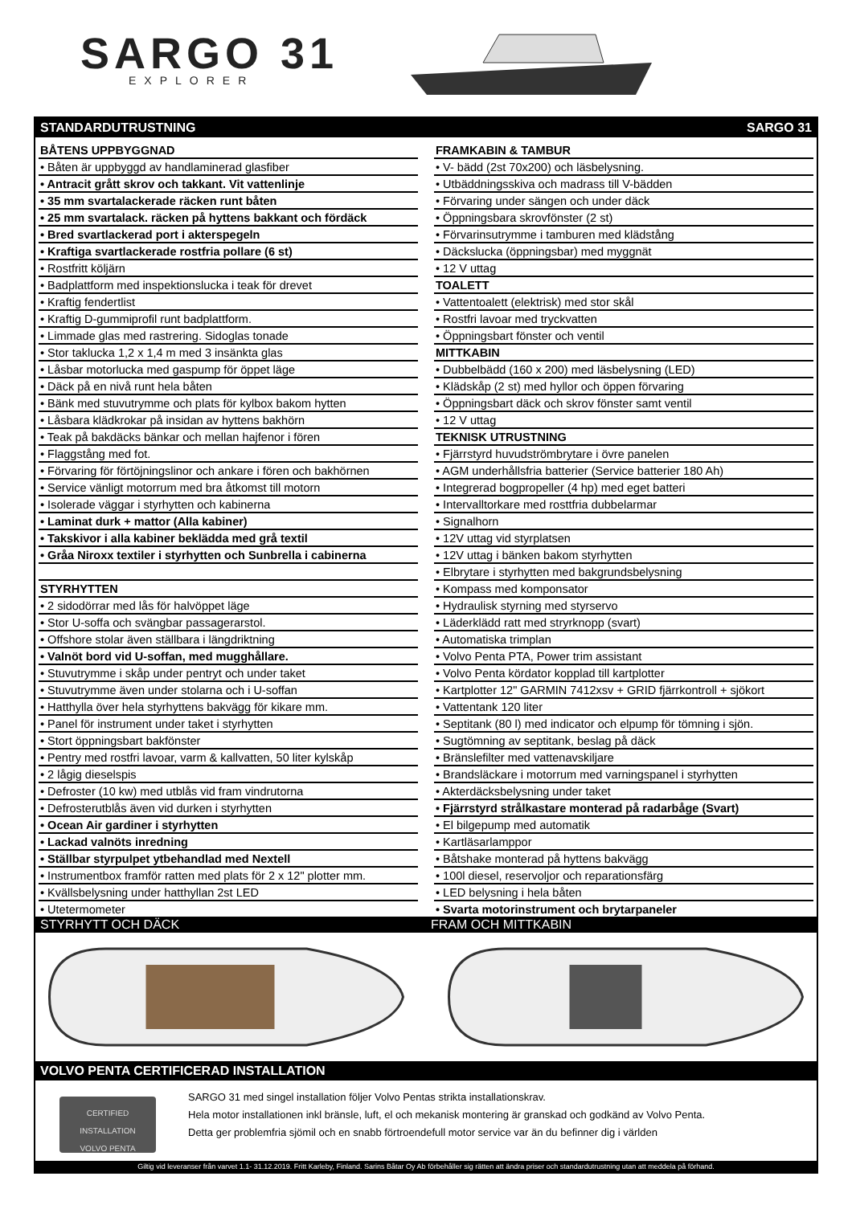SARGO 31
EXPLORER
STANDARDUTRUSTNING SARGO 31
| BÅTENS UPPBYGGNAD |
| • Båten är uppbyggd av handlaminerad glasfiber |
| • Antracit grått skrov och takkant. Vit vattenlinje |
| • 35 mm svartalackerade räcken runt båten |
| • 25 mm svartalack. räcken på hyttens bakkant och fördäck |
| • Bred svartlackerad port i akterspegeln |
| • Kraftiga svartlackerade rostfria pollare (6 st) |
| • Rostfritt köljärn |
| • Badplattform med inspektionslucka i teak för drevet |
| • Kraftig fendertlist |
| • Kraftig D-gummiprofil runt badplattform. |
| • Limmade glas med rastrering. Sidoglas tonade |
| • Stor taklucka 1,2 x 1,4 m med 3 insänkta glas |
| • Låsbar motorlucka med gaspump för öppet läge |
| • Däck på en nivå runt hela båten |
| • Bänk med stuvutrymme och plats för kylbox bakom hytten |
| • Låsbara klädkrokar på insidan av hyttens bakhörn |
| • Teak på bakdäcks bänkar och mellan hajfenor i fören |
| • Flaggstång med fot. |
| • Förvaring för förtöjningslinor och ankare i fören och bakhörnen |
| • Service vänligt motorrum med bra åtkomst till motorn |
| • Isolerade väggar i styrhytten och kabinerna |
| • Laminat durk + mattor (Alla kabiner) |
| • Takskivor i alla kabiner beklädda med grå textil |
| • Gråa Niroxx textiler i styrhytten och Sunbrella i cabinerna |
| STYRHYTTEN |
| • 2 sidodörrar med lås för halvöppet läge |
| • Stor U-soffa och svängbar passagerarstol. |
| • Offshore stolar även ställbara i längdriktning |
| • Valnöt bord vid U-soffan, med mugghållare. |
| • Stuvutrymme i skåp under pentryt och under taket |
| • Stuvutrymme även under stolarna och i U-soffan |
| • Hatthylla över hela styrhyttens bakvägg för kikare mm. |
| • Panel för instrument under taket i styrhytten |
| • Stort öppningsbart bakfönster |
| • Pentry med rostfri lavoar, varm & kallvatten, 50 liter kylskåp |
| • 2 lågig dieselspis |
| • Defroster (10 kw) med utblås vid fram vindrutorna |
| • Defrosterutblås även vid durken i styrhytten |
| • Ocean Air gardiner i styrhytten |
| • Lackad valnöts inredning |
| • Ställbar styrpulpet ytbehandlad med Nextell |
| • Instrumentbox framför ratten med plats för 2 x 12" plotter mm. |
| • Kvällsbelysning under hatthyllan 2st LED |
| • Utetermometer |
| FRAMKABIN & TAMBUR |
| • V- bädd (2st 70x200) och läsbelysning. |
| • Utbäddningsskiva och madrass till V-bädden |
| • Förvaring under sängen och under däck |
| • Öppningsbara skrovfönster (2 st) |
| • Förvarinsutrymme i tamburen med klädstång |
| • Däckslucka (öppningsbar) med myggnät |
| • 12 V uttag |
| TOALETT |
| • Vattentoalett (elektrisk) med stor skål |
| • Rostfri lavoar med tryckvatten |
| • Öppningsbart fönster och ventil |
| MITTKABIN |
| • Dubbelbädd (160 x 200) med läsbelysning (LED) |
| • Klädskåp (2 st) med hyllor och öppen förvaring |
| • Öppningsbart däck och skrov fönster samt ventil |
| • 12 V uttag |
| TEKNISK UTRUSTNING |
| • Fjärrstyrd huvudströmbrytare i övre panelen |
| • AGM underhållsfria batterier (Service batterier 180 Ah) |
| • Integrerad bogpropeller (4 hp) med eget batteri |
| • Intervalltorkare med rosttfria dubbelarmar |
| • Signalhorn |
| • 12V uttag vid styrplatsen |
| • 12V uttag i bänken bakom styrhytten |
| • Elbrytare i styrhytten med bakgrundsbelysning |
| • Kompass med komponsator |
| • Hydraulisk styrning med styrservo |
| • Läderklädd ratt med stryrknopp (svart) |
| • Automatiska trimplan |
| • Volvo Penta PTA, Power trim assistant |
| • Volvo Penta kördator kopplad till kartplotter |
| • Kartplotter 12" GARMIN 7412xsv + GRID fjärrkontroll + sjökort |
| • Vattentank 120 liter |
| • Septitank (80 l) med indicator och elpump för tömning i sjön. |
| • Sugtömning av septitank, beslag på däck |
| • Bränslefilter med vattenavskiljare |
| • Brandsläckare i motorrum med varningspanel i styrhytten |
| • Akterdäcksbelysning under taket |
| • Fjärrstyrd strålkastare monterad på radarbåge (Svart) |
| • El bilgepump med automatik |
| • Kartläsarlamppor |
| • Båtshake monterad på hyttens bakvägg |
| • 100l diesel, reservoljor och reparationsfärg |
| • LED belysning i hela båten |
| • Svarta motorinstrument och brytarpaneler |
STYRHYTT OCH DÄCK FRAM OCH MITTKABIN
VOLVO PENTA CERTIFICERAD INSTALLATION
CERTIFIED INSTALLATION
VOLVO PENTA
SARGO 31 med singel installation följer Volvo Pentas strikta installationskrav.
Hela motor installationen inkl bränsle, luft, el och mekanisk montering är granskad och godkänd av Volvo Penta.
Detta ger problemfria sjömil och en snabb förtroendefull motor service var än du befinner dig i världen
Giltig vid leveranser från varvet 1.1- 31.12.2019. Fritt Karleby, Finland. Sarins Båtar Oy Ab förbehåller sig rätten att ändra priser och standardutrustning utan att meddela på förhand.